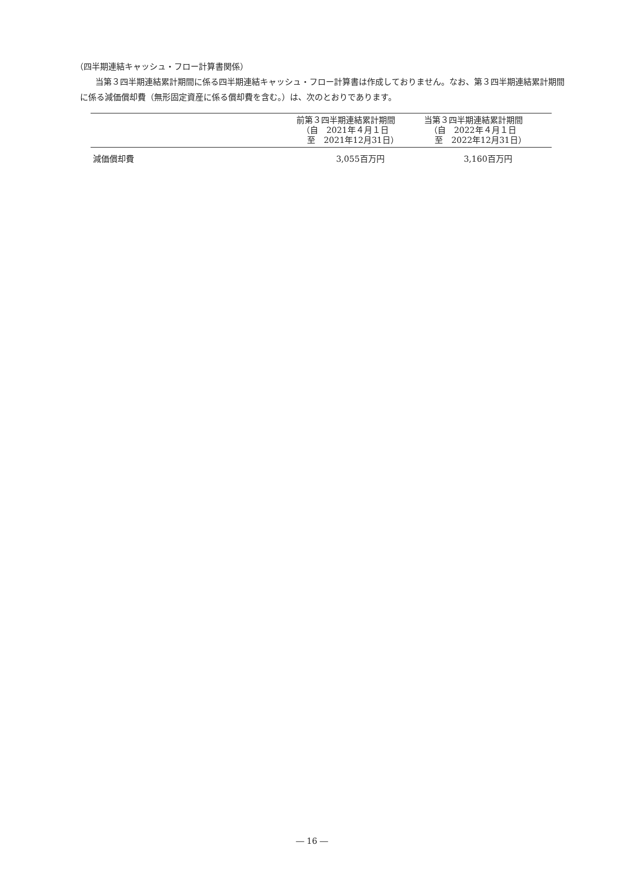（四半期連結キャッシュ・フロー計算書関係）
当第３四半期連結累計期間に係る四半期連結キャッシュ・フロー計算書は作成しておりません。なお、第３四半期連結累計期間に係る減価償却費（無形固定資産に係る償却費を含む。）は、次のとおりであります。
| | 前第３四半期連結累計期間 （自 2021年４月１日 至 2021年12月31日） | 当第３四半期連結累計期間 （自 2022年４月１日 至 2022年12月31日） |
| --- | --- | --- |
| 減価償却費 | 3,055百万円 | 3,160百万円 |
― 16 ―